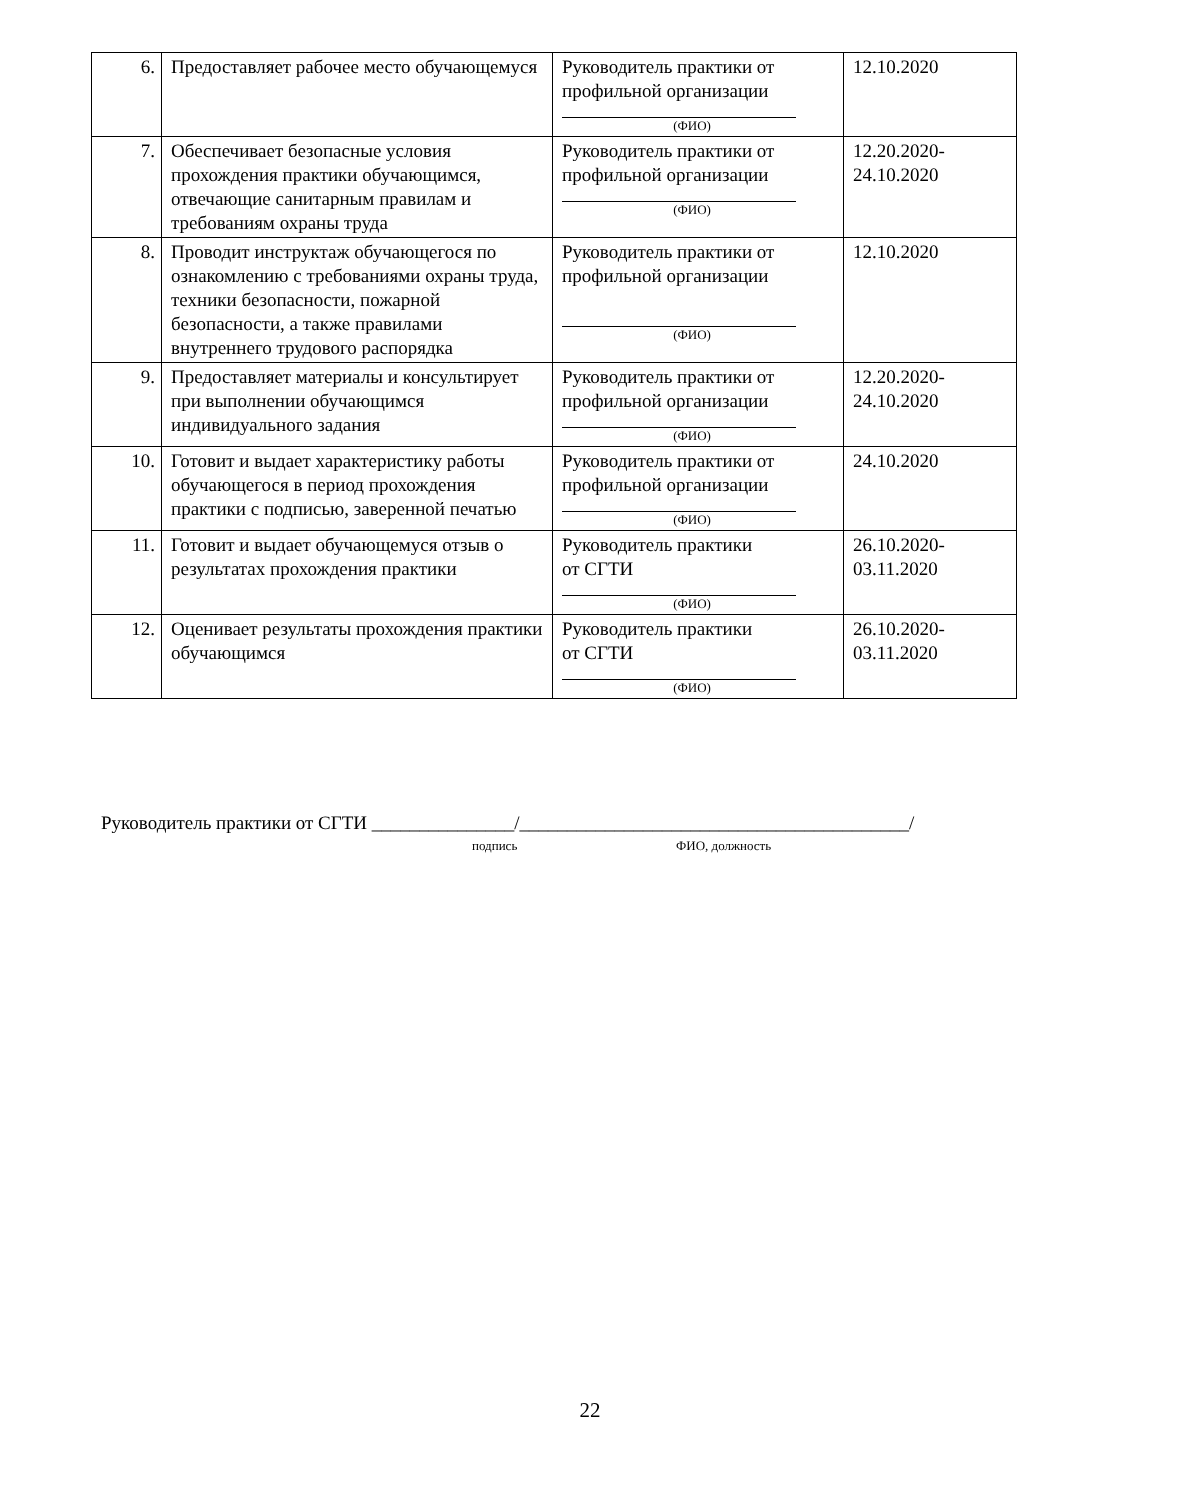| 6. | Предоставляет рабочее место обучающемуся | Руководитель практики от профильной организации (ФИО) | 12.10.2020 |
| 7. | Обеспечивает безопасные условия прохождения практики обучающимся, отвечающие санитарным правилам и требованиям охраны труда | Руководитель практики от профильной организации (ФИО) | 12.20.2020- 24.10.2020 |
| 8. | Проводит инструктаж обучающегося по ознакомлению с требованиями охраны труда, техники безопасности, пожарной безопасности, а также правилами внутреннего трудового распорядка | Руководитель практики от профильной организации (ФИО) | 12.10.2020 |
| 9. | Предоставляет материалы и консультирует при выполнении обучающимся индивидуального задания | Руководитель практики от профильной организации (ФИО) | 12.20.2020- 24.10.2020 |
| 10. | Готовит и выдает характеристику работы обучающегося в период прохождения практики с подписью, заверенной печатью | Руководитель практики от профильной организации (ФИО) | 24.10.2020 |
| 11. | Готовит и выдает обучающемуся отзыв о результатах прохождения практики | Руководитель практики от СГТИ (ФИО) | 26.10.2020- 03.11.2020 |
| 12. | Оценивает результаты прохождения практики обучающимся | Руководитель практики от СГТИ (ФИО) | 26.10.2020- 03.11.2020 |
Руководитель практики от СГТИ _______________/_________________________________________/
подпись ФИО, должность
22